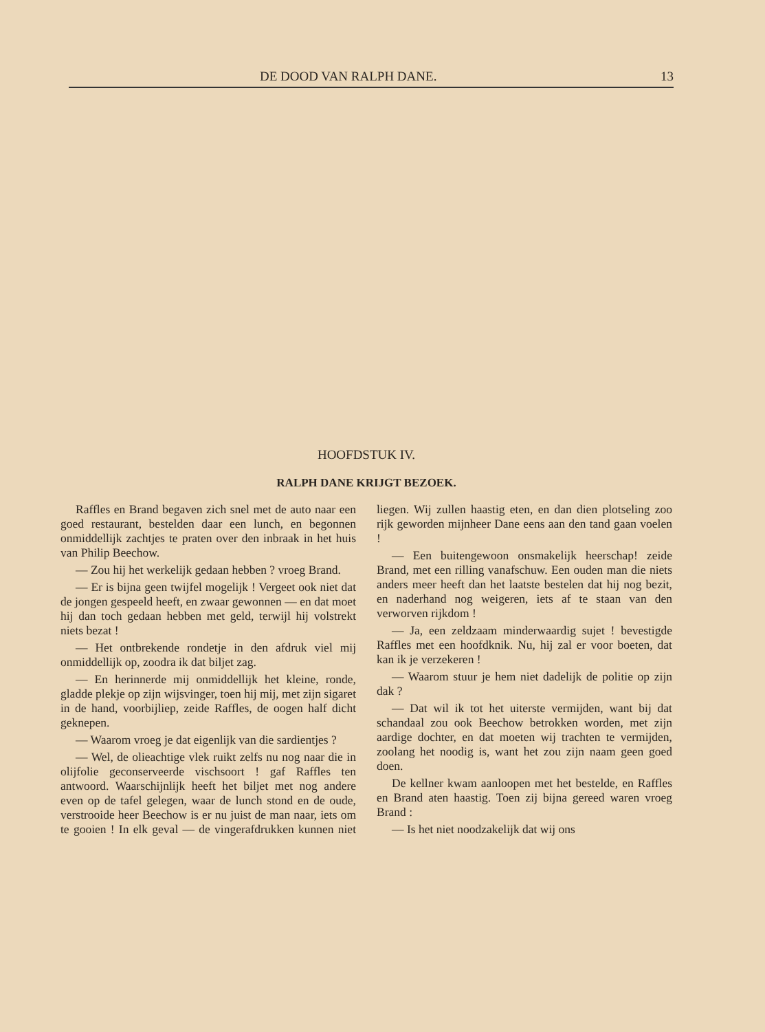DE DOOD VAN RALPH DANE. 13
HOOFDSTUK IV.
RALPH DANE KRIJGT BEZOEK.
Raffles en Brand begaven zich snel met de auto naar een goed restaurant, bestelden daar een lunch, en begonnen onmiddellijk zachtjes te praten over den inbraak in het huis van Philip Beechow.
— Zou hij het werkelijk gedaan hebben ? vroeg Brand.
— Er is bijna geen twijfel mogelijk ! Vergeet ook niet dat de jongen gespeeld heeft, en zwaar gewonnen — en dat moet hij dan toch gedaan hebben met geld, terwijl hij volstrekt niets bezat !
— Het ontbrekende rondetje in den afdruk viel mij onmiddellijk op, zoodra ik dat biljet zag.
— En herinnerde mij onmiddellijk het kleine, ronde, gladde plekje op zijn wijsvinger, toen hij mij, met zijn sigaret in de hand, voorbijliep, zeide Raffles, de oogen half dicht geknepen.
— Waarom vroeg je dat eigenlijk van die sardientjes ?
— Wel, de olieachtige vlek ruikt zelfs nu nog naar die in olijfolie geconserveerde vischsoort ! gaf Raffles ten antwoord. Waarschijnlijk heeft het biljet met nog andere even op de tafel gelegen, waar de lunch stond en de oude, verstrooide heer Beechow is er nu juist de man naar, iets om te gooien ! In elk geval — de vingerafdrukken kunnen niet liegen. Wij zullen haastig eten, en dan dien plotseling zoo rijk geworden mijnheer Dane eens aan den tand gaan voelen !
— Een buitengewoon onsmakelijk heerschap! zeide Brand, met een rilling vanafschuw. Een ouden man die niets anders meer heeft dan het laatste bestelen dat hij nog bezit, en naderhand nog weigeren, iets af te staan van den verworven rijkdom !
— Ja, een zeldzaam minderwaardig sujet ! bevestigde Raffles met een hoofdknik. Nu, hij zal er voor boeten, dat kan ik je verzekeren !
— Waarom stuur je hem niet dadelijk de politie op zijn dak ?
— Dat wil ik tot het uiterste vermijden, want bij dat schandaal zou ook Beechow betrokken worden, met zijn aardige dochter, en dat moeten wij trachten te vermijden, zoolang het noodig is, want het zou zijn naam geen goed doen.
De kellner kwam aanloopen met het bestelde, en Raffles en Brand aten haastig. Toen zij bijna gereed waren vroeg Brand :
— Is het niet noodzakelijk dat wij ons